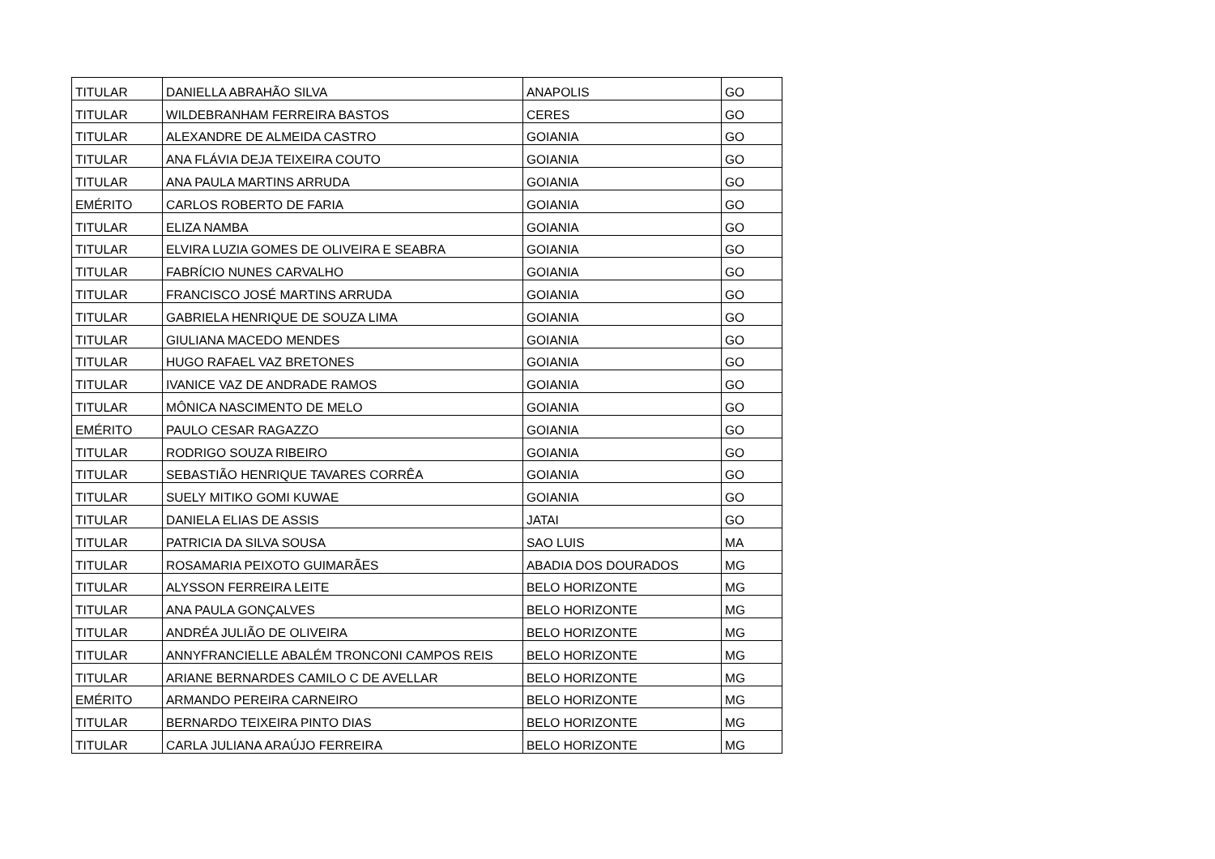| TITULAR | DANIELLA ABRAHÃO SILVA | ANAPOLIS | GO |
| TITULAR | WILDEBRANHAM FERREIRA BASTOS | CERES | GO |
| TITULAR | ALEXANDRE DE ALMEIDA CASTRO | GOIANIA | GO |
| TITULAR | ANA FLÁVIA DEJA TEIXEIRA COUTO | GOIANIA | GO |
| TITULAR | ANA PAULA MARTINS ARRUDA | GOIANIA | GO |
| EMÉRITO | CARLOS ROBERTO DE FARIA | GOIANIA | GO |
| TITULAR | ELIZA NAMBA | GOIANIA | GO |
| TITULAR | ELVIRA LUZIA GOMES DE OLIVEIRA E SEABRA | GOIANIA | GO |
| TITULAR | FABRÍCIO NUNES CARVALHO | GOIANIA | GO |
| TITULAR | FRANCISCO JOSÉ MARTINS ARRUDA | GOIANIA | GO |
| TITULAR | GABRIELA HENRIQUE DE SOUZA LIMA | GOIANIA | GO |
| TITULAR | GIULIANA MACEDO MENDES | GOIANIA | GO |
| TITULAR | HUGO RAFAEL VAZ BRETONES | GOIANIA | GO |
| TITULAR | IVANICE VAZ DE ANDRADE RAMOS | GOIANIA | GO |
| TITULAR | MÔNICA NASCIMENTO DE MELO | GOIANIA | GO |
| EMÉRITO | PAULO CESAR RAGAZZO | GOIANIA | GO |
| TITULAR | RODRIGO SOUZA RIBEIRO | GOIANIA | GO |
| TITULAR | SEBASTIÃO HENRIQUE TAVARES CORRÊA | GOIANIA | GO |
| TITULAR | SUELY MITIKO GOMI KUWAE | GOIANIA | GO |
| TITULAR | DANIELA ELIAS DE ASSIS | JATAI | GO |
| TITULAR | PATRICIA DA SILVA SOUSA | SAO LUIS | MA |
| TITULAR | ROSAMARIA PEIXOTO GUIMARÃES | ABADIA DOS DOURADOS | MG |
| TITULAR | ALYSSON FERREIRA LEITE | BELO HORIZONTE | MG |
| TITULAR | ANA PAULA GONÇALVES | BELO HORIZONTE | MG |
| TITULAR | ANDRÉA JULIÃO DE OLIVEIRA | BELO HORIZONTE | MG |
| TITULAR | ANNYFRANCIELLE ABALÉM TRONCONI CAMPOS REIS | BELO HORIZONTE | MG |
| TITULAR | ARIANE BERNARDES CAMILO C DE AVELLAR | BELO HORIZONTE | MG |
| EMÉRITO | ARMANDO PEREIRA CARNEIRO | BELO HORIZONTE | MG |
| TITULAR | BERNARDO TEIXEIRA PINTO DIAS | BELO HORIZONTE | MG |
| TITULAR | CARLA JULIANA ARAÚJO FERREIRA | BELO HORIZONTE | MG |